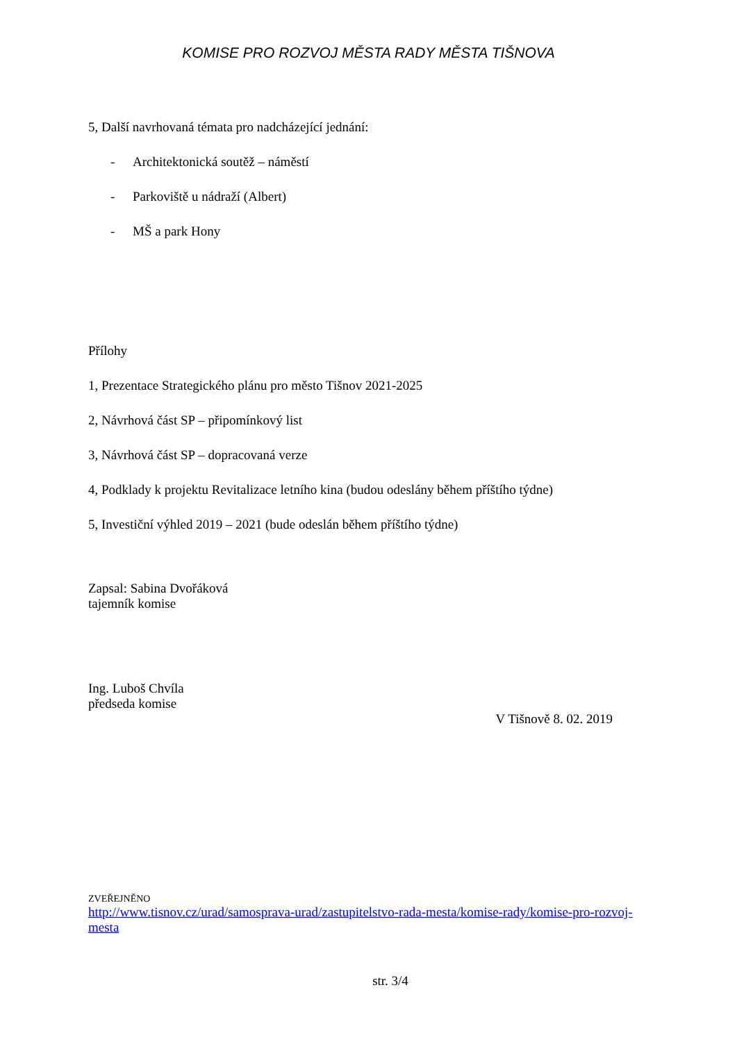KOMISE PRO ROZVOJ MĚSTA RADY MĚSTA TIŠNOVA
5, Další navrhovaná témata pro nadcházející jednání:
- Architektonická soutěž – náměstí
- Parkoviště u nádraží (Albert)
- MŠ a park Hony
Přílohy
1, Prezentace Strategického plánu pro město Tišnov 2021-2025
2, Návrhová část SP – připomínkový list
3, Návrhová část SP – dopracovaná verze
4, Podklady k projektu Revitalizace letního kina (budou odeslány během příštího týdne)
5, Investiční výhled 2019 – 2021 (bude odeslán během příštího týdne)
Zapsal: Sabina Dvořáková
tajemník komise
Ing. Luboš Chvíla
předseda komise
V Tišnově 8. 02. 2019
ZVEŘEJNĚNO
http://www.tisnov.cz/urad/samosprava-urad/zastupitelstvo-rada-mesta/komise-rady/komise-pro-rozvoj-mesta
str. 3/4